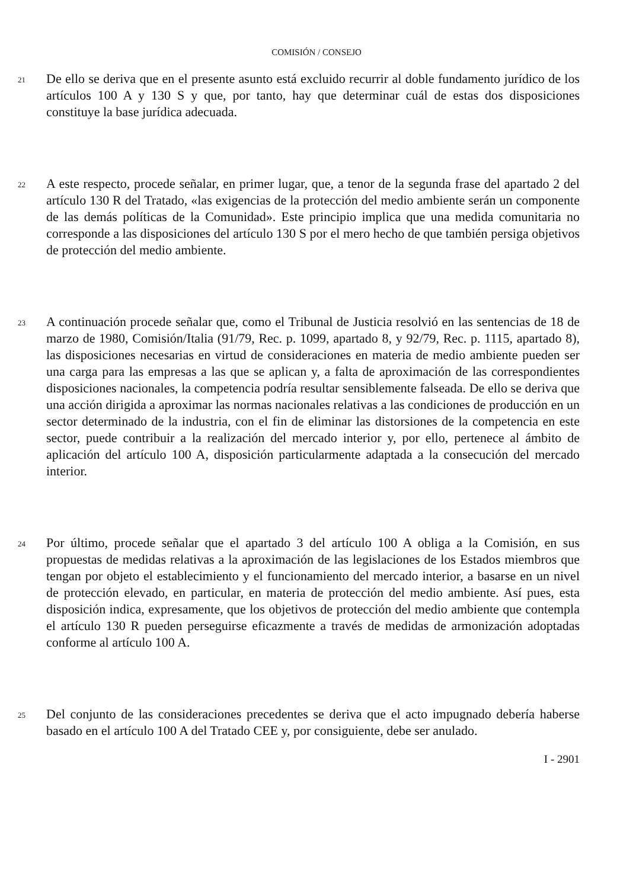COMISIÓN / CONSEJO
21
De ello se deriva que en el presente asunto está excluido recurrir al doble fundamento jurídico de los artículos 100 A y 130 S y que, por tanto, hay que determinar cuál de estas dos disposiciones constituye la base jurídica adecuada.
22
A este respecto, procede señalar, en primer lugar, que, a tenor de la segunda frase del apartado 2 del artículo 130 R del Tratado, «las exigencias de la protección del medio ambiente serán un componente de las demás políticas de la Comunidad». Este principio implica que una medida comunitaria no corresponde a las disposiciones del artículo 130 S por el mero hecho de que también persiga objetivos de protección del medio ambiente.
23
A continuación procede señalar que, como el Tribunal de Justicia resolvió en las sentencias de 18 de marzo de 1980, Comisión/Italia (91/79, Rec. p. 1099, apartado 8, y 92/79, Rec. p. 1115, apartado 8), las disposiciones necesarias en virtud de consideraciones en materia de medio ambiente pueden ser una carga para las empresas a las que se aplican y, a falta de aproximación de las correspondientes disposiciones nacionales, la competencia podría resultar sensiblemente falseada. De ello se deriva que una acción dirigida a aproximar las normas nacionales relativas a las condiciones de producción en un sector determinado de la industria, con el fin de eliminar las distorsiones de la competencia en este sector, puede contribuir a la realización del mercado interior y, por ello, pertenece al ámbito de aplicación del artículo 100 A, disposición particularmente adaptada a la consecución del mercado interior.
24
Por último, procede señalar que el apartado 3 del artículo 100 A obliga a la Comisión, en sus propuestas de medidas relativas a la aproximación de las legislaciones de los Estados miembros que tengan por objeto el establecimiento y el funcionamiento del mercado interior, a basarse en un nivel de protección elevado, en particular, en materia de protección del medio ambiente. Así pues, esta disposición indica, expresamente, que los objetivos de protección del medio ambiente que contempla el artículo 130 R pueden perseguirse eficazmente a través de medidas de armonización adoptadas conforme al artículo 100 A.
25
Del conjunto de las consideraciones precedentes se deriva que el acto impugnado debería haberse basado en el artículo 100 A del Tratado CEE y, por consiguiente, debe ser anulado.
I - 2901